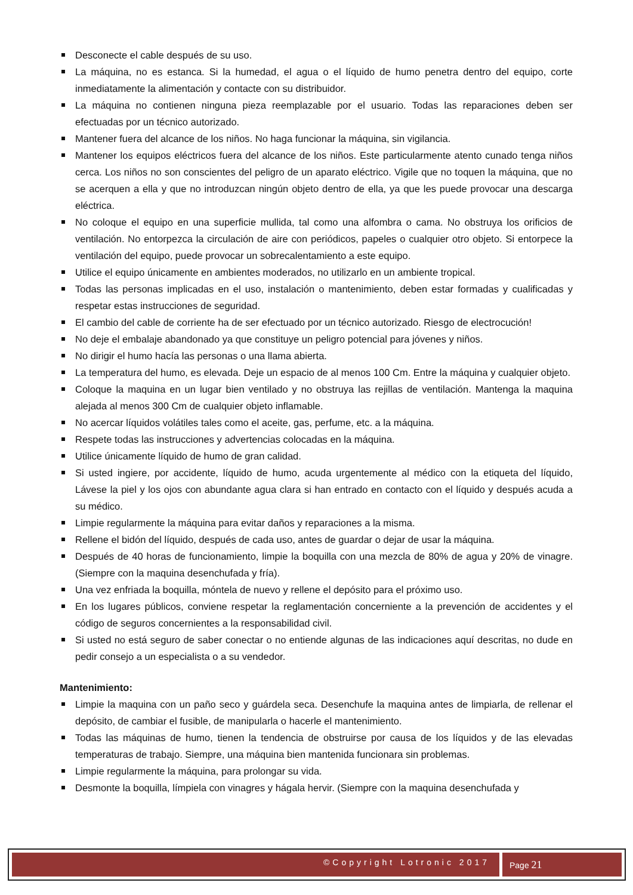Desconecte el cable después de su uso.
La máquina, no es estanca. Si la humedad, el agua o el líquido de humo penetra dentro del equipo, corte inmediatamente la alimentación y contacte con su distribuidor.
La máquina no contienen ninguna pieza reemplazable por el usuario. Todas las reparaciones deben ser efectuadas por un técnico autorizado.
Mantener fuera del alcance de los niños. No haga funcionar la máquina, sin vigilancia.
Mantener los equipos eléctricos fuera del alcance de los niños. Este particularmente atento cunado tenga niños cerca. Los niños no son conscientes del peligro de un aparato eléctrico. Vigile que no toquen la máquina, que no se acerquen a ella y que no introduzcan ningún objeto dentro de ella, ya que les puede provocar una descarga eléctrica.
No coloque el equipo en una superficie mullida, tal como una alfombra o cama. No obstruya los orificios de ventilación. No entorpezca la circulación de aire con periódicos, papeles o cualquier otro objeto. Si entorpece la ventilación del equipo, puede provocar un sobrecalentamiento a este equipo.
Utilice el equipo únicamente en ambientes moderados, no utilizarlo en un ambiente tropical.
Todas las personas implicadas en el uso, instalación o mantenimiento, deben estar formadas y cualificadas y respetar estas instrucciones de seguridad.
El cambio del cable de corriente ha de ser efectuado por un técnico autorizado. Riesgo de electrocución!
No deje el embalaje abandonado ya que constituye un peligro potencial para jóvenes y niños.
No dirigir el humo hacía las personas o una llama abierta.
La temperatura del humo, es elevada. Deje un espacio de al menos 100 Cm. Entre la máquina y cualquier objeto.
Coloque la maquina en un lugar bien ventilado y no obstruya las rejillas de ventilación. Mantenga la maquina alejada al menos 300 Cm de cualquier objeto inflamable.
No acercar líquidos volátiles tales como el aceite, gas, perfume, etc. a la máquina.
Respete todas las instrucciones y advertencias colocadas en la máquina.
Utilice únicamente líquido de humo de gran calidad.
Si usted ingiere, por accidente, líquido de humo, acuda urgentemente al médico con la etiqueta del líquido, Lávese la piel y los ojos con abundante agua clara si han entrado en contacto con el líquido y después acuda a su médico.
Limpie regularmente la máquina para evitar daños y reparaciones a la misma.
Rellene el bidón del líquido, después de cada uso, antes de guardar o dejar de usar la máquina.
Después de 40 horas de funcionamiento, limpie la boquilla con una mezcla de 80% de agua y 20% de vinagre. (Siempre con la maquina desenchufada y fría).
Una vez enfriada la boquilla, móntela de nuevo y rellene el depósito para el próximo uso.
En los lugares públicos, conviene respetar la reglamentación concerniente a la prevención de accidentes y el código de seguros concernientes a la responsabilidad civil.
Si usted no está seguro de saber conectar o no entiende algunas de las indicaciones aquí descritas, no dude en pedir consejo a un especialista o a su vendedor.
Mantenimiento:
Limpie la maquina con un paño seco y guárdela seca. Desenchufe la maquina antes de limpiarla, de rellenar el depósito, de cambiar el fusible, de manipularla o hacerle el mantenimiento.
Todas las máquinas de humo, tienen la tendencia de obstruirse por causa de los líquidos y de las elevadas temperaturas de trabajo. Siempre, una máquina bien mantenida funcionara sin problemas.
Limpie regularmente la máquina, para prolongar su vida.
Desmonte la boquilla, límpiela con vinagres y hágala hervir. (Siempre con la maquina desenchufada y
©Copyright Lotronic 2017 Page 21